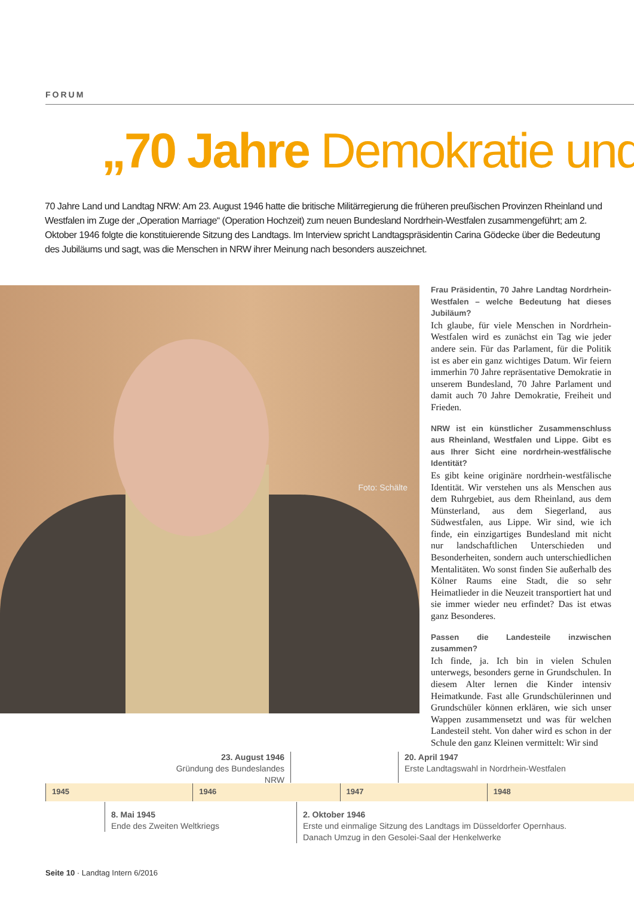FORUM
„70 Jahre Demokratie und
70 Jahre Land und Landtag NRW: Am 23. August 1946 hatte die britische Militärregierung die früheren preußischen Provinzen Rheinland und Westfalen im Zuge der „Operation Marriage“ (Operation Hochzeit) zum neuen Bundesland Nordrhein-Westfalen zusammengeführt; am 2. Oktober 1946 folgte die konstituierende Sitzung des Landtags. Im Interview spricht Landtagspräsidentin Carina Gödecke über die Bedeutung des Jubiläums und sagt, was die Menschen in NRW ihrer Meinung nach besonders auszeichnet.
Foto: Schälte
Frau Präsidentin, 70 Jahre Landtag Nordrhein-Westfalen – welche Bedeutung hat dieses Jubiläum?
Ich glaube, für viele Menschen in Nordrhein-Westfalen wird es zunächst ein Tag wie jeder andere sein. Für das Parlament, für die Politik ist es aber ein ganz wichtiges Datum. Wir feiern immerhin 70 Jahre repräsentative Demokratie in unserem Bundesland, 70 Jahre Parlament und damit auch 70 Jahre Demokratie, Freiheit und Frieden.
NRW ist ein künstlicher Zusammenschluss aus Rheinland, Westfalen und Lippe. Gibt es aus Ihrer Sicht eine nordrhein-westfälische Identität?
Es gibt keine originäre nordrhein-westfälische Identität. Wir verstehen uns als Menschen aus dem Ruhrgebiet, aus dem Rheinland, aus dem Münsterland, aus dem Siegerland, aus Südwestfalen, aus Lippe. Wir sind, wie ich finde, ein einzigartiges Bundesland mit nicht nur landschaftlichen Unterschieden und Besonderheiten, sondern auch unterschiedlichen Mentalitäten. Wo sonst finden Sie außerhalb des Kölner Raums eine Stadt, die so sehr Heimatlieder in die Neuzeit transportiert hat und sie immer wieder neu erfindet? Das ist etwas ganz Besonderes.
Passen die Landesteile inzwischen zusammen?
Ich finde, ja. Ich bin in vielen Schulen unterwegs, besonders gerne in Grundschulen. In diesem Alter lernen die Kinder intensiv Heimatkunde. Fast alle Grundschülerinnen und Grundschüler können erklären, wie sich unser Wappen zusammensetzt und was für welchen Landesteil steht. Von daher wird es schon in der Schule den ganz Kleinen vermittelt: Wir sind
23. August 1946
Gründung des Bundeslandes NRW
20. April 1947
Erste Landtagswahl in Nordrhein-Westfalen
1945 1946 1947 1948
8. Mai 1945
Ende des Zweiten Weltkriegs
2. Oktober 1946
Erste und einmalige Sitzung des Landtags im Düsseldorfer Opernhaus.
Danach Umzug in den Gesolei-Saal der Henkelwerke
Seite 10 · Landtag Intern 6/2016